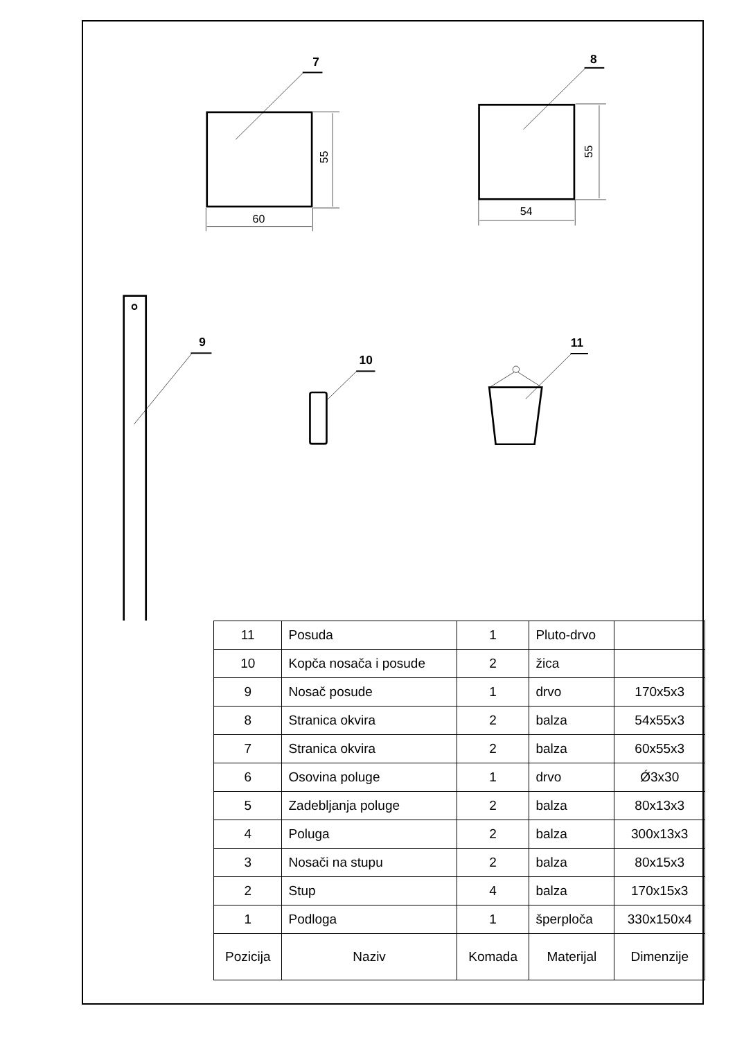7
8
9
10
11
60
54
55
55
| 11 | Posuda | 1 | Pluto-drvo | |
| 10 | Kopča nosača i posude | 2 | žica | |
| 9 | Nosač posude | 1 | drvo | 170x5x3 |
| 8 | Stranica okvira | 2 | balza | 54x55x3 |
| 7 | Stranica okvira | 2 | balza | 60x55x3 |
| 6 | Osovina poluge | 1 | drvo | Ǿ3x30 |
| 5 | Zadebljanja poluge | 2 | balza | 80x13x3 |
| 4 | Poluga | 2 | balza | 300x13x3 |
| 3 | Nosači na stupu | 2 | balza | 80x15x3 |
| 2 | Stup | 4 | balza | 170x15x3 |
| 1 | Podloga | 1 | šperploča | 330x150x4 |
| Pozicija | Naziv | Komada | Materijal | Dimenzije |